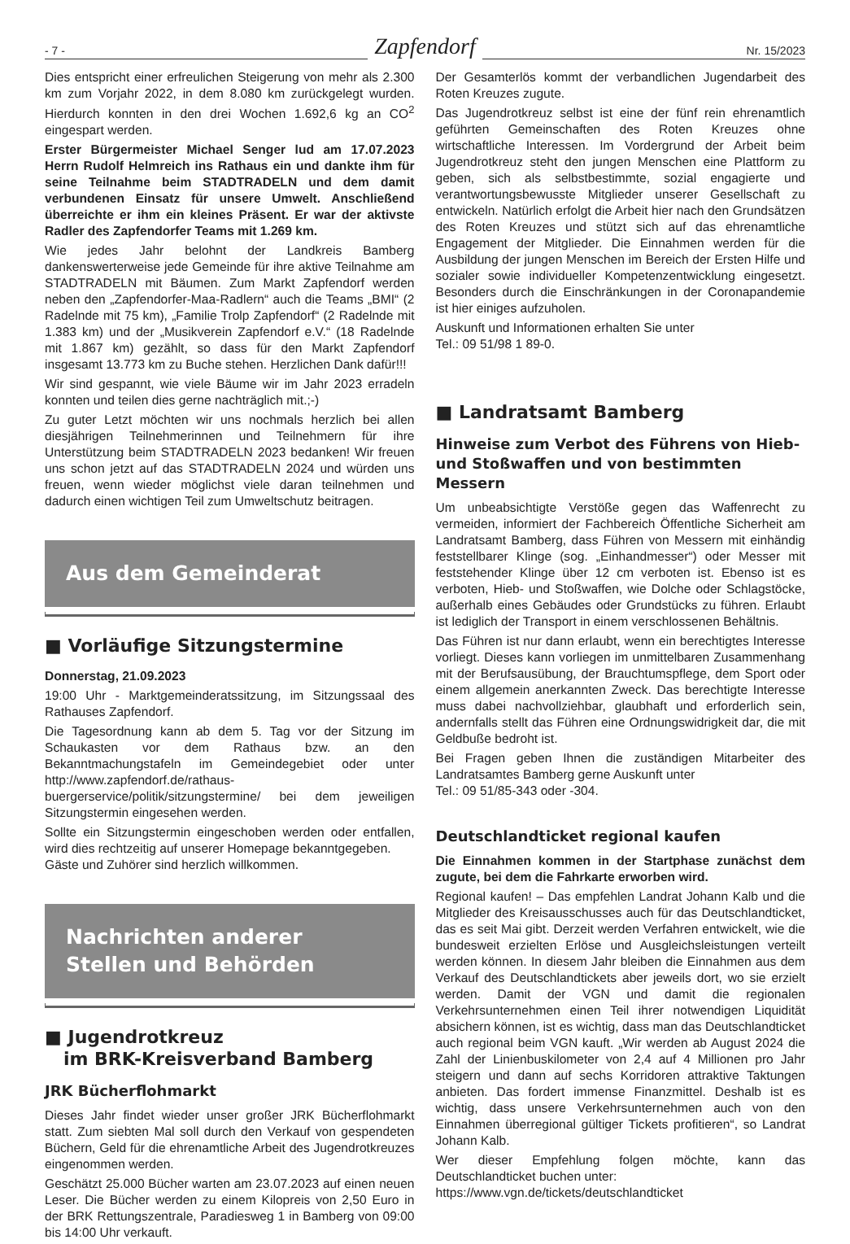- 7 -
Zapfendorf
Nr. 15/2023
Dies entspricht einer erfreulichen Steigerung von mehr als 2.300 km zum Vorjahr 2022, in dem 8.080 km zurückgelegt wurden. Hierdurch konnten in den drei Wochen 1.692,6 kg an CO<sup>2</sup> eingespart werden.
Erster Bürgermeister Michael Senger lud am 17.07.2023 Herrn Rudolf Helmreich ins Rathaus ein und dankte ihm für seine Teilnahme beim STADTRADELN und dem damit verbundenen Einsatz für unsere Umwelt. Anschließend überreichte er ihm ein kleines Präsent. Er war der aktivste Radler des Zapfendorfer Teams mit 1.269 km.
Wie jedes Jahr belohnt der Landkreis Bamberg dankenswerterweise jede Gemeinde für ihre aktive Teilnahme am STADTRADELN mit Bäumen. Zum Markt Zapfendorf werden neben den „Zapfendorfer-Maa-Radlern“ auch die Teams „BMI“ (2 Radelnde mit 75 km), „Familie Trolp Zapfendorf“ (2 Radelnde mit 1.383 km) und der „Musikverein Zapfendorf e.V.“ (18 Radelnde mit 1.867 km) gezählt, so dass für den Markt Zapfendorf insgesamt 13.773 km zu Buche stehen. Herzlichen Dank dafür!!!
Wir sind gespannt, wie viele Bäume wir im Jahr 2023 erradeln konnten und teilen dies gerne nachträglich mit.;-)
Zu guter Letzt möchten wir uns nochmals herzlich bei allen diesjährigen Teilnehmerinnen und Teilnehmern für ihre Unterstützung beim STADTRADELN 2023 bedanken! Wir freuen uns schon jetzt auf das STADTRADELN 2024 und würden uns freuen, wenn wieder möglichst viele daran teilnehmen und dadurch einen wichtigen Teil zum Umweltschutz beitragen.
Aus dem Gemeinderat
■ Vorläufige Sitzungstermine
Donnerstag, 21.09.2023
19:00 Uhr - Marktgemeinderatssitzung, im Sitzungssaal des Rathauses Zapfendorf.
Die Tagesordnung kann ab dem 5. Tag vor der Sitzung im Schaukasten vor dem Rathaus bzw. an den Bekanntmachungstafeln im Gemeindegebiet oder unter http://www.zapfendorf.de/rathaus-buergerservice/politik/sitzungstermine/ bei dem jeweiligen Sitzungstermin eingesehen werden.
Sollte ein Sitzungstermin eingeschoben werden oder entfallen, wird dies rechtzeitig auf unserer Homepage bekanntgegeben.
Gäste und Zuhörer sind herzlich willkommen.
Nachrichten anderer
Stellen und Behörden
■ Jugendrotkreuz
im BRK-Kreisverband Bamberg
JRK Bücherflohmarkt
Dieses Jahr findet wieder unser großer JRK Bücherflohmarkt statt. Zum siebten Mal soll durch den Verkauf von gespendeten Büchern, Geld für die ehrenamtliche Arbeit des Jugendrotkreuzes eingenommen werden.
Geschätzt 25.000 Bücher warten am 23.07.2023 auf einen neuen Leser. Die Bücher werden zu einem Kilopreis von 2,50 Euro in der BRK Rettungszentrale, Paradiesweg 1 in Bamberg von 09:00 bis 14:00 Uhr verkauft.
Der Gesamterlös kommt der verbandlichen Jugendarbeit des Roten Kreuzes zugute.
Das Jugendrotkreuz selbst ist eine der fünf rein ehrenamtlich geführten Gemeinschaften des Roten Kreuzes ohne wirtschaftliche Interessen. Im Vordergrund der Arbeit beim Jugendrotkreuz steht den jungen Menschen eine Plattform zu geben, sich als selbstbestimmte, sozial engagierte und verantwortungsbewusste Mitglieder unserer Gesellschaft zu entwickeln. Natürlich erfolgt die Arbeit hier nach den Grundsätzen des Roten Kreuzes und stützt sich auf das ehrenamtliche Engagement der Mitglieder. Die Einnahmen werden für die Ausbildung der jungen Menschen im Bereich der Ersten Hilfe und sozialer sowie individueller Kompetenzentwicklung eingesetzt. Besonders durch die Einschränkungen in der Coronapandemie ist hier einiges aufzuholen.
Auskunft und Informationen erhalten Sie unter
Tel.: 09 51/98 1 89-0.
■ Landratsamt Bamberg
Hinweise zum Verbot des Führens von Hieb- und Stoßwaffen und von bestimmten Messern
Um unbeabsichtigte Verstöße gegen das Waffenrecht zu vermeiden, informiert der Fachbereich Öffentliche Sicherheit am Landratsamt Bamberg, dass Führen von Messern mit einhändig feststellbarer Klinge (sog. „Einhandmesser“) oder Messer mit feststehender Klinge über 12 cm verboten ist. Ebenso ist es verboten, Hieb- und Stoßwaffen, wie Dolche oder Schlagstöcke, außerhalb eines Gebäudes oder Grundstücks zu führen. Erlaubt ist lediglich der Transport in einem verschlossenen Behältnis.
Das Führen ist nur dann erlaubt, wenn ein berechtigtes Interesse vorliegt. Dieses kann vorliegen im unmittelbaren Zusammenhang mit der Berufsausübung, der Brauchtumspflege, dem Sport oder einem allgemein anerkannten Zweck. Das berechtigte Interesse muss dabei nachvollziehbar, glaubhaft und erforderlich sein, andernfalls stellt das Führen eine Ordnungswidrigkeit dar, die mit Geldbuße bedroht ist.
Bei Fragen geben Ihnen die zuständigen Mitarbeiter des Landratsamtes Bamberg gerne Auskunft unter
Tel.: 09 51/85-343 oder -304.
Deutschlandticket regional kaufen
Die Einnahmen kommen in der Startphase zunächst dem zugute, bei dem die Fahrkarte erworben wird.
Regional kaufen! – Das empfehlen Landrat Johann Kalb und die Mitglieder des Kreisausschusses auch für das Deutschlandticket, das es seit Mai gibt. Derzeit werden Verfahren entwickelt, wie die bundesweit erzielten Erlöse und Ausgleichsleistungen verteilt werden können. In diesem Jahr bleiben die Einnahmen aus dem Verkauf des Deutschlandtickets aber jeweils dort, wo sie erzielt werden. Damit der VGN und damit die regionalen Verkehrsunternehmen einen Teil ihrer notwendigen Liquidität absichern können, ist es wichtig, dass man das Deutschlandticket auch regional beim VGN kauft. „Wir werden ab August 2024 die Zahl der Linienbuskilometer von 2,4 auf 4 Millionen pro Jahr steigern und dann auf sechs Korridoren attraktive Taktungen anbieten. Das fordert immense Finanzmittel. Deshalb ist es wichtig, dass unsere Verkehrsunternehmen auch von den Einnahmen überregional gültiger Tickets profitieren“, so Landrat Johann Kalb.
Wer dieser Empfehlung folgen möchte, kann das Deutschlandticket buchen unter:
https://www.vgn.de/tickets/deutschlandticket